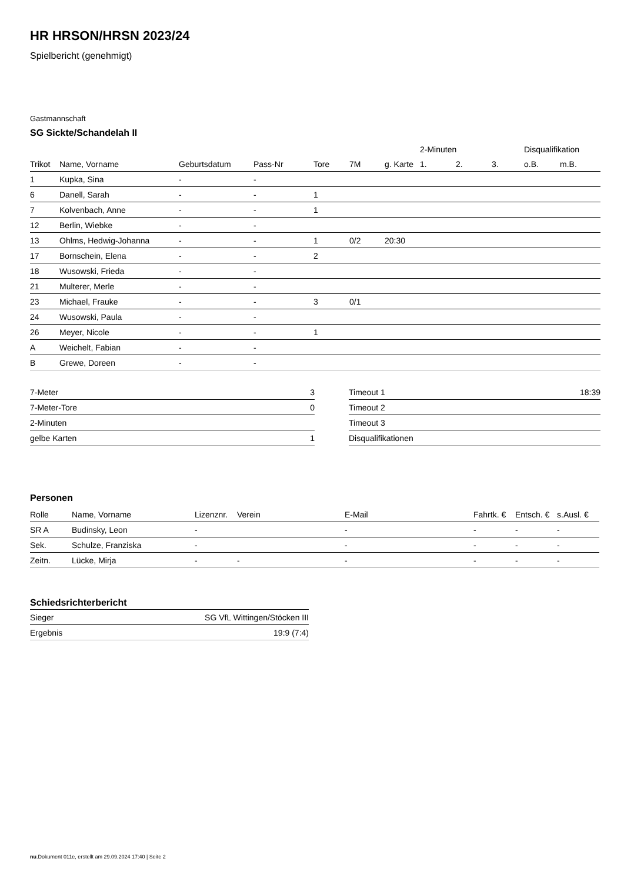HR HRSON/HRSN 2023/24
Spielbericht (genehmigt)
Gastmannschaft
SG Sickte/Schandelah II
| | | | | | | | 2-Minuten | | | Disqualifikation | |
| --- | --- | --- | --- | --- | --- | --- | --- | --- | --- | --- | --- |
| Trikot | Name, Vorname | Geburtsdatum | Pass-Nr | Tore | 7M | g. Karte | 1. | 2. | 3. | o.B. | m.B. |
| 1 | Kupka, Sina | - | - | | | | | | | | |
| 6 | Danell, Sarah | - | - | 1 | | | | | | | |
| 7 | Kolvenbach, Anne | - | - | 1 | | | | | | | |
| 12 | Berlin, Wiebke | - | - | | | | | | | | |
| 13 | Ohlms, Hedwig-Johanna | - | - | 1 | 0/2 | 20:30 | | | | | |
| 17 | Bornschein, Elena | - | - | 2 | | | | | | | |
| 18 | Wusowski, Frieda | - | - | | | | | | | | |
| 21 | Multerer, Merle | - | - | | | | | | | | |
| 23 | Michael, Frauke | - | - | 3 | 0/1 | | | | | | |
| 24 | Wusowski, Paula | - | - | | | | | | | | |
| 26 | Meyer, Nicole | - | - | 1 | | | | | | | |
| A | Weichelt, Fabian | - | - | | | | | | | | |
| B | Grewe, Doreen | - | - | | | | | | | | |
| 7-Meter | 3 |
| 7-Meter-Tore | 0 |
| 2-Minuten | |
| gelbe Karten | 1 |
| Timeout 1 | 18:39 |
| Timeout 2 | |
| Timeout 3 | |
| Disqualifikationen | |
Personen
| Rolle | Name, Vorname | Lizenznr. | Verein | E-Mail | Fahrtk. € | Entsch. € | s.Ausl. € |
| --- | --- | --- | --- | --- | --- | --- | --- |
| SR A | Budinsky, Leon | - | | - | - | - | - |
| Sek. | Schulze, Franziska | - | | - | - | - | - |
| Zeitn. | Lücke, Mirja | - | - | - | - | - | - |
Schiedsrichterbericht
| Sieger | SG VfL Wittingen/Stöcken III |
| Ergebnis | 19:9 (7:4) |
nu.Dokument 011e, erstellt am 29.09.2024 17:40 | Seite 2